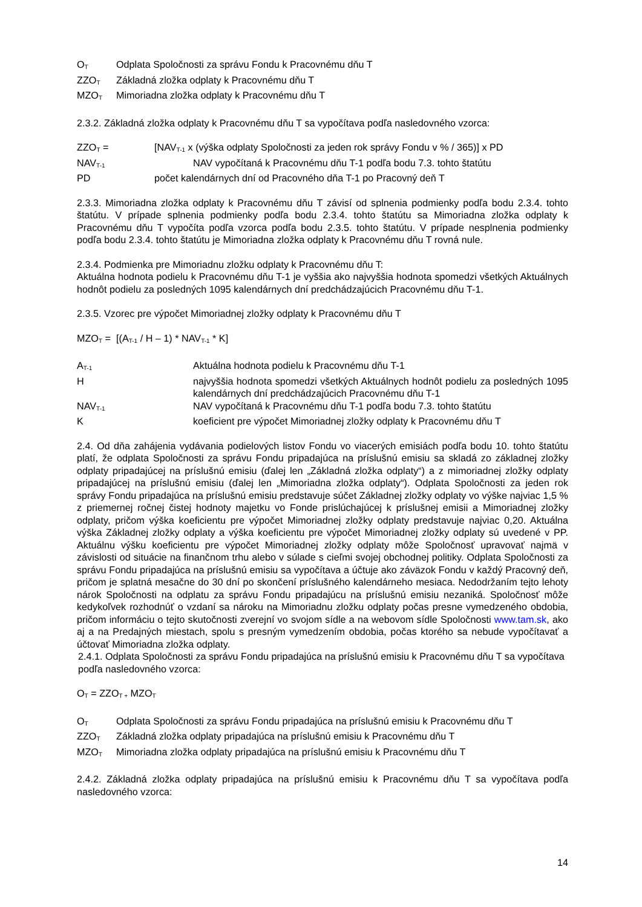O<sub>T</sub> Odplata Spoločnosti za správu Fondu k Pracovnému dňu T
ZZO<sub>T</sub> Základná zložka odplaty k Pracovnému dňu T
MZO<sub>T</sub> Mimoriadna zložka odplaty k Pracovnému dňu T
2.3.2. Základná zložka odplaty k Pracovnému dňu T sa vypočítava podľa nasledovného vzorca:
ZZO<sub>T</sub> = [NAV<sub>T-1</sub> x (výška odplaty Spoločnosti za jeden rok správy Fondu v % / 365)] x PD
NAV<sub>T-1</sub> NAV vypočítaná k Pracovnému dňu T-1 podľa bodu 7.3. tohto štatútu
PD počet kalendárnych dní od Pracovného dňa T-1 po Pracovný deň T
2.3.3. Mimoriadna zložka odplaty k Pracovnému dňu T závisí od splnenia podmienky podľa bodu 2.3.4. tohto štatútu. V prípade splnenia podmienky podľa bodu 2.3.4. tohto štatútu sa Mimoriadna zložka odplaty k Pracovnému dňu T vypočíta podľa vzorca podľa bodu 2.3.5. tohto štatútu. V prípade nesplnenia podmienky podľa bodu 2.3.4. tohto štatútu je Mimoriadna zložka odplaty k Pracovnému dňu T rovná nule.
2.3.4. Podmienka pre Mimoriadnu zložku odplaty k Pracovnému dňu T:
Aktuálna hodnota podielu k Pracovnému dňu T-1 je vyššia ako najvyššia hodnota spomedzi všetkých Aktuálnych hodnôt podielu za posledných 1095 kalendárnych dní predchádzajúcich Pracovnému dňu T-1.
2.3.5. Vzorec pre výpočet Mimoriadnej zložky odplaty k Pracovnému dňu T
MZO<sub>T</sub> = [(A<sub>T-1</sub> / H – 1) * NAV<sub>T-1</sub> * K]
A<sub>T-1</sub> Aktuálna hodnota podielu k Pracovnému dňu T-1
Hnajvyššia hodnota spomedzi všetkých Aktuálnych hodnôt podielu za posledných 1095 kalendárnych dní predchádzajúcich Pracovnému dňu T-1
NAV<sub>T-1</sub> NAV vypočítaná k Pracovnému dňu T-1 podľa bodu 7.3. tohto štatútu
Kkoeficient pre výpočet Mimoriadnej zložky odplaty k Pracovnému dňu T
2.4. Od dňa zahájenia vydávania podielových listov Fondu vo viacerých emisiách podľa bodu 10. tohto štatútu platí, že odplata Spoločnosti za správu Fondu pripadajúca na príslušnú emisiu sa skladá zo základnej zložky odplaty pripadajúcej na príslušnú emisiu (ďalej len „Základná zložka odplaty“) a z mimoriadnej zložky odplaty pripadajúcej na príslušnú emisiu (ďalej len „Mimoriadna zložka odplaty“). Odplata Spoločnosti za jeden rok správy Fondu pripadajúca na príslušnú emisiu predstavuje súčet Základnej zložky odplaty vo výške najviac 1,5 % z priemernej ročnej čistej hodnoty majetku vo Fonde prislúchajúcej k príslušnej emisii a Mimoriadnej zložky odplaty, pričom výška koeficientu pre výpočet Mimoriadnej zložky odplaty predstavuje najviac 0,20. Aktuálna výška Základnej zložky odplaty a výška koeficientu pre výpočet Mimoriadnej zložky odplaty sú uvedené v PP. Aktuálnu výšku koeficientu pre výpočet Mimoriadnej zložky odplaty môže Spoločnosť upravovať najmä v závislosti od situácie na finančnom trhu alebo v súlade s cieľmi svojej obchodnej politiky. Odplata Spoločnosti za správu Fondu pripadajúca na príslušnú emisiu sa vypočítava a účtuje ako záväzok Fondu v každý Pracovný deň, pričom je splatná mesačne do 30 dní po skončení príslušného kalendárneho mesiaca. Nedodržaním tejto lehoty nárok Spoločnosti na odplatu za správu Fondu pripadajúcu na príslušnú emisiu nezaniká. Spoločnosť môže kedykoľvek rozhodnúť o vzdaní sa nároku na Mimoriadnu zložku odplaty počas presne vymedzeného obdobia, pričom informáciu o tejto skutočnosti zverejní vo svojom sídle a na webovom sídle Spoločnosti www.tam.sk, ako aj a na Predajných miestach, spolu s presným vymedzením obdobia, počas ktorého sa nebude vypočítavať a účtovať Mimoriadna zložka odplaty.
2.4.1. Odplata Spoločnosti za správu Fondu pripadajúca na príslušnú emisiu k Pracovnému dňu T sa vypočítava podľa nasledovného vzorca:
O<sub>T</sub> = ZZO<sub>T +</sub> MZO<sub>T</sub>
O<sub>T</sub> Odplata Spoločnosti za správu Fondu pripadajúca na príslušnú emisiu k Pracovnému dňu T
ZZO<sub>T</sub> Základná zložka odplaty pripadajúca na príslušnú emisiu k Pracovnému dňu T
MZO<sub>T</sub> Mimoriadna zložka odplaty pripadajúca na príslušnú emisiu k Pracovnému dňu T
2.4.2. Základná zložka odplaty pripadajúca na príslušnú emisiu k Pracovnému dňu T sa vypočítava podľa nasledovného vzorca:
14